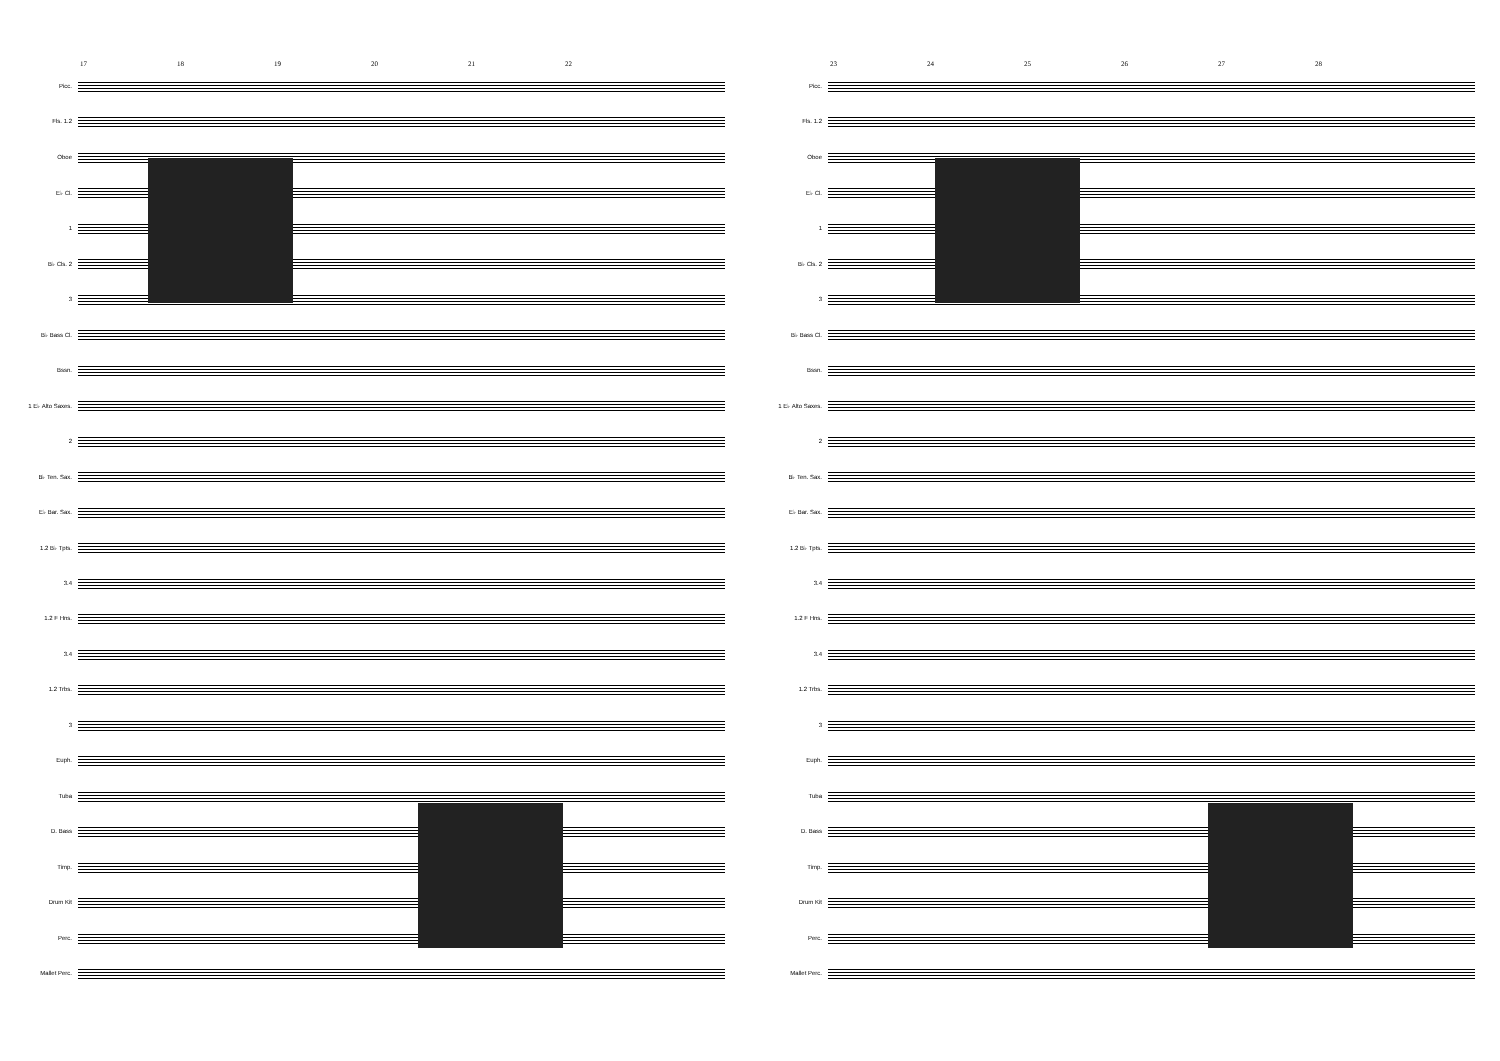17 18 19 20 21 22
Picc.
Fls. 1.2
Oboe
E♭ Cl.
1
B♭ Cls. 2
3
B♭ Bass Cl.
Bssn.
1 E♭ Alto Saxes.
2
B♭ Ten. Sax.
E♭ Bar. Sax.
1.2 B♭ Tpts.
3.4
1.2 F Hns.
3.4
1.2 Trbs.
3
Euph.
Tuba
D. Bass
Timp.
Drum Kit
Perc.
Mallet Perc.
23 24 25 26 27 28
Picc.
Fls. 1.2
Oboe
E♭ Cl.
1
B♭ Cls. 2
3
B♭ Bass Cl.
Bssn.
1 E♭ Alto Saxes.
2
B♭ Ten. Sax.
E♭ Bar. Sax.
1.2 B♭ Tpts.
3.4
1.2 F Hns.
3.4
1.2 Trbs.
3
Euph.
Tuba
D. Bass
Timp.
Drum Kit
Perc.
Mallet Perc.